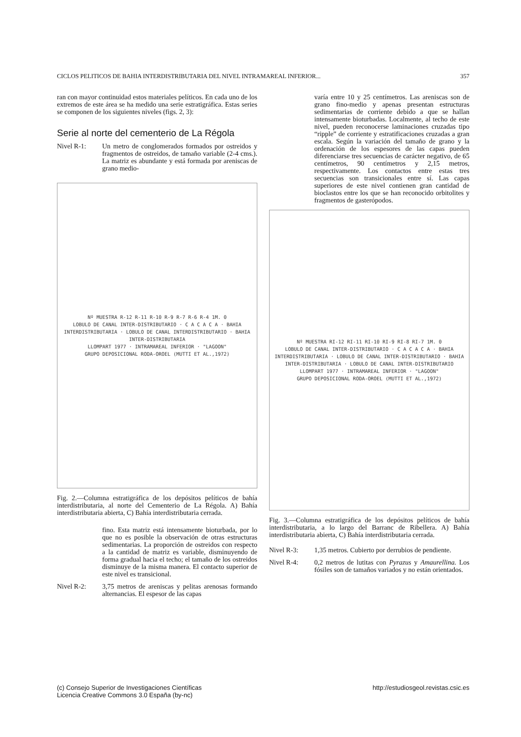CICLOS PELITICOS DE BAHIA INTERDISTRIBUTARIA DEL NIVEL INTRAMAREAL INFERIOR... 357
ran con mayor continuidad estos materiales pelíticos. En cada uno de los extremos de este área se ha medido una serie estratigráfica. Estas series se componen de los siguientes niveles (figs. 2, 3):
Serie al norte del cementerio de La Régola
Nivel R-1: Un metro de conglomerados formados por ostreidos y fragmentos de ostreidos, de tamaño variable (2-4 cms.). La matriz es abundante y está formada por areniscas de grano medio-
Nº MUESTRA R-12 R-11 R-10 R-9 R-7 R-6 R-4 1M. 0
LOBULO DE CANAL INTER-DISTRIBUTARIO · C A C A C A · BAHIA INTERDISTRIBUTARIA · LOBULO DE CANAL INTERDISTRIBUTARIO · BAHIA INTER-DISTRIBUTARIA
LLOMPART 1977 · INTRAMAREAL INFERIOR · "LAGOON"
GRUPO DEPOSICIONAL RODA-OROEL (MUTTI ET AL.,1972)
Fig. 2.—Columna estratigráfica de los depósitos pelíticos de bahía interdistributaria, al norte del Cementerio de La Régola. A) Bahía interdistributaria abierta, C) Bahía interdistributaria cerrada.
fino. Esta matriz está intensamente bioturbada, por lo que no es posible la observación de otras estructuras sedimentarias. La proporción de ostreidos con respecto a la cantidad de matriz es variable, disminuyendo de forma gradual hacia el techo; el tamaño de los ostreidos disminuye de la misma manera. El contacto superior de este nivel es transicional.
Nivel R-2: 3,75 metros de areniscas y pelitas arenosas formando alternancias. El espesor de las capas
varía entre 10 y 25 centímetros. Las areniscas son de grano fino-medio y apenas presentan estructuras sedimentarias de corriente debido a que se hallan intensamente bioturbadas. Localmente, al techo de este nivel, pueden reconocerse laminaciones cruzadas tipo “ripple” de corriente y estratificaciones cruzadas a gran escala. Según la variación del tamaño de grano y la ordenación de los espesores de las capas pueden diferenciarse tres secuencias de carácter negativo, de 65 centímetros, 90 centímetros y 2,15 metros, respectivamente. Los contactos entre estas tres secuencias son transicionales entre sí. Las capas superiores de este nivel contienen gran cantidad de bioclastos entre los que se han reconocido orbitolites y fragmentos de gasterópodos.
Nº MUESTRA RI-12 RI-11 RI-10 RI-9 RI-8 RI-7 1M. 0
LOBULO DE CANAL INTER-DISTRIBUTARIO · C A C A C A · BAHIA INTERDISTRIBUTARIA · LOBULO DE CANAL INTER-DISTRIBUTARIO · BAHIA INTER-DISTRIBUTARIA · LOBULO DE CANAL INTER-DISTRIBUTARIO
LLOMPART 1977 · INTRAMAREAL INFERIOR · "LAGOON"
GRUPO DEPOSICIONAL RODA-OROEL (MUTTI ET AL.,1972)
Fig. 3.—Columna estratigráfica de los depósitos pelíticos de bahía interdistributaria, a lo largo del Barranc de Ribellera. A) Bahía interdistributaria abierta, C) Bahía interdistributaria cerrada.
Nivel R-3: 1,35 metros. Cubierto por derrubios de pendiente.
Nivel R-4: 0,2 metros de lutitas con Pyrazus y Amaurellina. Los fósiles son de tamaños variados y no están orientados.
(c) Consejo Superior de Investigaciones Científicas
Licencia Creative Commons 3.0 España (by-nc) http://estudiosgeol.revistas.csic.es